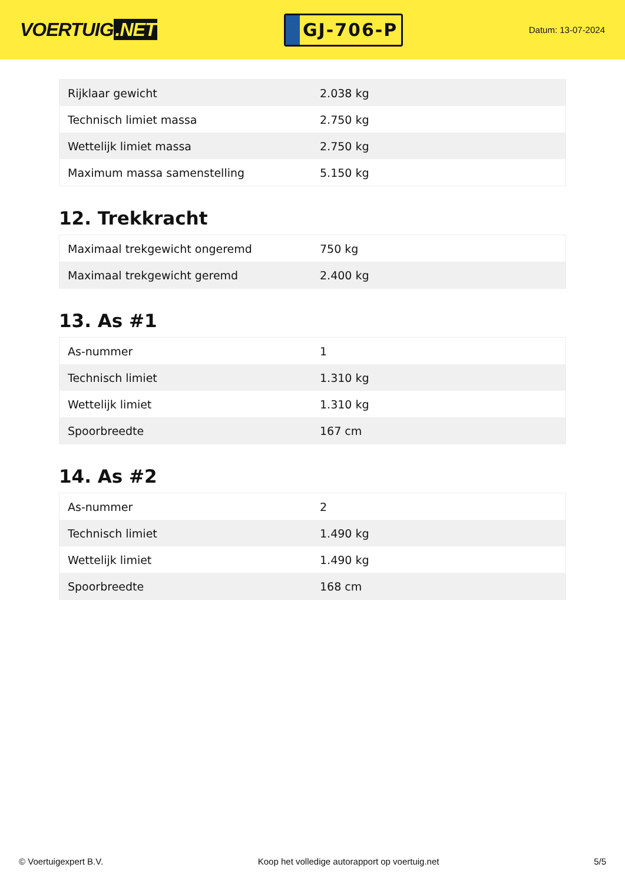VOERTUIG.NET
GJ-706-P
Datum: 13-07-2024
| Rijklaar gewicht | 2.038 kg |
| Technisch limiet massa | 2.750 kg |
| Wettelijk limiet massa | 2.750 kg |
| Maximum massa samenstelling | 5.150 kg |
12. Trekkracht
| Maximaal trekgewicht ongeremd | 750 kg |
| Maximaal trekgewicht geremd | 2.400 kg |
13. As #1
| As-nummer | 1 |
| Technisch limiet | 1.310 kg |
| Wettelijk limiet | 1.310 kg |
| Spoorbreedte | 167 cm |
14. As #2
| As-nummer | 2 |
| Technisch limiet | 1.490 kg |
| Wettelijk limiet | 1.490 kg |
| Spoorbreedte | 168 cm |
© Voertuigexpert B.V. Koop het volledige autorapport op voertuig.net 5/5